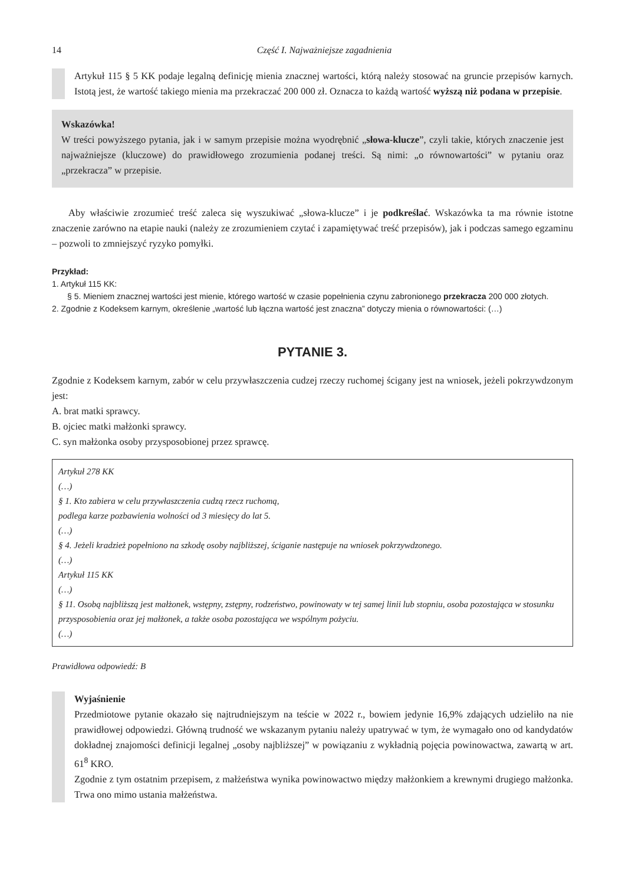14 Część I. Najważniejsze zagadnienia
Artykuł 115 § 5 KK podaje legalną definicję mienia znacznej wartości, którą należy stosować na gruncie przepisów karnych. Istotą jest, że wartość takiego mienia ma przekraczać 200 000 zł. Oznacza to każdą wartość wyższą niż podana w przepisie.
Wskazówka!
W treści powyższego pytania, jak i w samym przepisie można wyodrębnić „słowa-klucze”, czyli takie, których znaczenie jest najważniejsze (kluczowe) do prawidłowego zrozumienia podanej treści. Są nimi: „o równowartości” w pytaniu oraz „przekracza” w przepisie.
Aby właściwie zrozumieć treść zaleca się wyszukiwać „słowa-klucze” i je podkreślać. Wskazówka ta ma równie istotne znaczenie zarówno na etapie nauki (należy ze zrozumieniem czytać i zapamiętywać treść przepisów), jak i podczas samego egzaminu – pozwoli to zmniejszyć ryzyko pomyłki.
Przykład:
1. Artykuł 115 KK:
§ 5. Mieniem znacznej wartości jest mienie, którego wartość w czasie popełnienia czynu zabronionego przekracza 200 000 złotych.
2. Zgodnie z Kodeksem karnym, określenie „wartość lub łączna wartość jest znaczna” dotyczy mienia o równowartości: (…)
PYTANIE 3.
Zgodnie z Kodeksem karnym, zabór w celu przywłaszczenia cudzej rzeczy ruchomej ścigany jest na wniosek, jeżeli pokrzywdzonym jest:
A. brat matki sprawcy.
B. ojciec matki małżonki sprawcy.
C. syn małżonka osoby przysposobionej przez sprawcę.
Artykuł 278 KK
(…)
§ 1. Kto zabiera w celu przywłaszczenia cudzą rzecz ruchomą,
podlega karze pozbawienia wolności od 3 miesięcy do lat 5.
(…)
§ 4. Jeżeli kradzież popełniono na szkodę osoby najbliższej, ściganie następuje na wniosek pokrzywdzonego.
(…)
Artykuł 115 KK
(…)
§ 11. Osobą najbliższą jest małżonek, wstępny, zstępny, rodzeństwo, powinowaty w tej samej linii lub stopniu, osoba pozostająca w stosunku przysposobienia oraz jej małżonek, a także osoba pozostająca we wspólnym pożyciu.
(…)
Prawidłowa odpowiedź: B
Wyjaśnienie
Przedmiotowe pytanie okazało się najtrudniejszym na teście w 2022 r., bowiem jedynie 16,9% zdających udzieliło na nie prawidłowej odpowiedzi. Główną trudność we wskazanym pytaniu należy upatrywać w tym, że wymagało ono od kandydatów dokładnej znajomości definicji legalnej „osoby najbliższej” w powiązaniu z wykładnią pojęcia powinowactwa, zawartą w art. 61<sup>8</sup> KRO.
Zgodnie z tym ostatnim przepisem, z małżeństwa wynika powinowactwo między małżonkiem a krewnymi drugiego małżonka. Trwa ono mimo ustania małżeństwa.